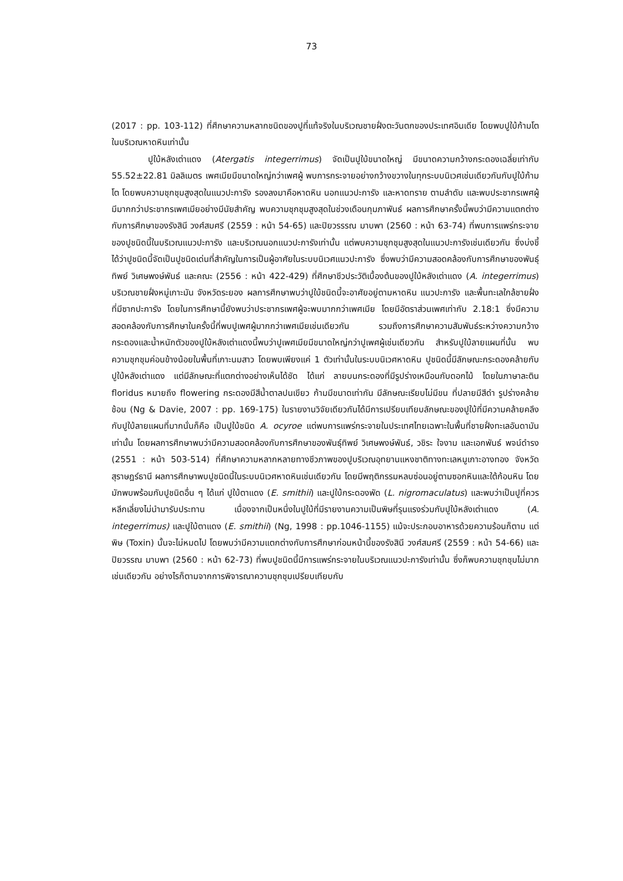73
(2017 : pp. 103-112) ที่ศึกษาความหลากชนิดของปูที่แท้จริงในบริเวณชายฝั่งตะวันตกของประเทศอินเดีย โดยพบปูใบ้ก้ามโตในบริเวณหาดหินเท่านั้น
ปูใบ้หลังเต่าแดง (Atergatis integerrimus) จัดเป็นปูใบ้ขนาดใหญ่ มีขนาดความกว้างกระดองเฉลี่ยเท่ากับ 55.52±22.81 มิลลิเมตร เพศเมียมีขนาดใหญ่กว่าเพศผู้ พบการกระจายอย่างกว้างขวางในทุกระบบนิเวศเช่นเดียวกันกับปูใบ้ก้ามโต โดยพบความชุกชุมสูงสุดในแนวปะการัง รองลงมาคือหาดหิน นอกแนวปะการัง และหาดทราย ตามลำดับ และพบประชากรเพศผู้มีมากกว่าประชากรเพศเมียอย่างมีนัยสำคัญ พบความชุกชุมสูงสุดในช่วงเดือนกุมภาพันธ์ ผลการศึกษาครั้งนี้พบว่ามีความแตกต่างกับการศึกษาของรังสินี วงศ์สมศรี (2559 : หน้า 54-65) และปิยวรรรณ มาบพา (2560 : หน้า 63-74) ที่พบการแพร่กระจายของปูชนิดนี้ในบริเวณแนวปะการัง และบริเวณนอกแนวปะการังเท่านั้น แต่พบความชุกชุมสูงสุดในแนวปะการังเช่นเดียวกัน ซึ่งบ่งชี้ได้ว่าปูชนิดนี้จัดเป็นปูชนิดเด่นที่สำคัญในการเป็นผู้อาศัยในระบบนิเวศแนวปะการัง ซึ่งพบว่ามีความสอดคล้องกับการศึกษาของพันธุ์ทิพย์ วิเศษพงษ์พันธ์ และคณะ (2556 : หน้า 422-429) ที่ศึกษาชีวประวัติเบื้องต้นของปูใบ้หลังเต่าแดง (A. integerrimus) บริเวณชายฝั่งหมู่เกาะมัน จังหวัดระยอง ผลการศึกษาพบว่าปูใบ้ชนิดนี้จะอาศัยอยู่ตามหาดหิน แนวปะการัง และพื้นทะเลใกล้ชายฝั่งที่มีซากปะการัง โดยในการศึกษานี้ยังพบว่าประชากรเพศผู้จะพบมากกว่าเพศเมีย โดยมีอัตราส่วนเพศเท่ากับ 2.18:1 ซึ่งมีความสอดคล้องกับการศึกษาในครั้งนี้ที่พบปูเพศผู้มากกว่าเพศเมียเช่นเดียวกัน รวมถึงการศึกษาความสัมพันธ์ระหว่างความกว้างกระดองและน้ำหนักตัวของปูใบ้หลังเต่าแดงนี้พบว่าปูเพศเมียมีขนาดใหญ่กว่าปูเพศผู้เช่นเดียวกัน สำหรับปูใบ้ลายแผนที่นั้น พบความชุกชุมค่อนข้างน้อยในพื้นที่เกาะนมสาว โดยพบเพียงแค่ 1 ตัวเท่านั้นในระบบนิเวศหาดหิน ปูชนิดนี้มีลักษณะกระดองคล้ายกับปูใบ้หลังเต่าแดง แต่มีลักษณะที่แตกต่างอย่างเห็นได้ชัด ได้แก่ ลายบนกระดองที่มีรูปร่างเหมือนกับดอกไม้ โดยในภาษาละติน floridus หมายถึง flowering กระดองมีสีน้ำตาลปนเขียว ก้ามมีขนาดเท่ากัน มีลักษณะเรียบไม่มีขน ที่ปลายมีสีดำ รูปร่างคล้ายช้อน (Ng & Davie, 2007 : pp. 169-175) ในรายงานวิจัยเดียวกันได้มีการเปรียบเทียบลักษณะของปูใบ้ที่มีความคล้ายคลึงกับปูใบ้ลายแผนที่มากนั่นก็คือ เป็นปูใบ้ชนิด A. ocyroe แต่พบการแพร่กระจายในประเทศไทยเฉพาะในพื้นที่ชายฝั่งทะเลอันดามันเท่านั้น โดยผลการศึกษาพบว่ามีความสอดคล้องกับการศึกษาของพันธุ์ทิพย์ วิเศษพงษ์พันธ์, วชิระ ใจงาม และเอกพันธ์ พจน์ดำรง (2551 : หน้า 503-514) ที่ศึกษาความหลากหลายทางชีวภาพของปูบริเวณอุทยานแหงชาติทางทะเลหมูเกาะอางทอง จังหวัดสุราษฎร์ธานี ผลการศึกษาพบปูชนิดนี้ในระบบนิเวศหาดหินเช่นเดียวกัน โดยมีพฤติกรรมหลบซ่อนอยู่ตามซอกหินและใต้ก้อนหิน โดยมักพบพร้อมกับปูชนิดอื่น ๆ ได้แก่ ปูใบ้ตาแดง (E. smithii) และปูใบ้กระดองพัด (L. nigromaculatus) และพบว่าเป็นปูที่ควรหลีกเลี่ยงไม่นำมารับประทาน เนื่องจากเป็นหนึ่งในปูใบ้ที่มีรายงานความเป็นพิษที่รุนแรงร่วมกับปูใบ้หลังเต่าแดง (A. integerrimus) และปูใบ้ตาแดง (E. smithii) (Ng, 1998 : pp.1046-1155) แม้จะประกอบอาหารด้วยความร้อนก็ตาม แต่พิษ (Toxin) นั้นจะไม่หมดไป โดยพบว่ามีความแตกต่างกับการศึกษาก่อนหน้านี้ของรังสินี วงศ์สมศรี (2559 : หน้า 54-66) และปิยวรรณ มาบพา (2560 : หน้า 62-73) ที่พบปูชนิดนี้มีการแพร่กระจายในบริเวณแนวปะการังเท่านั้น ซึ่งก็พบความชุกชุมไม่มากเช่นเดียวกัน อย่างไรก็ตามจากการพิจารณาความชุกชุมเปรียบเทียบกับ